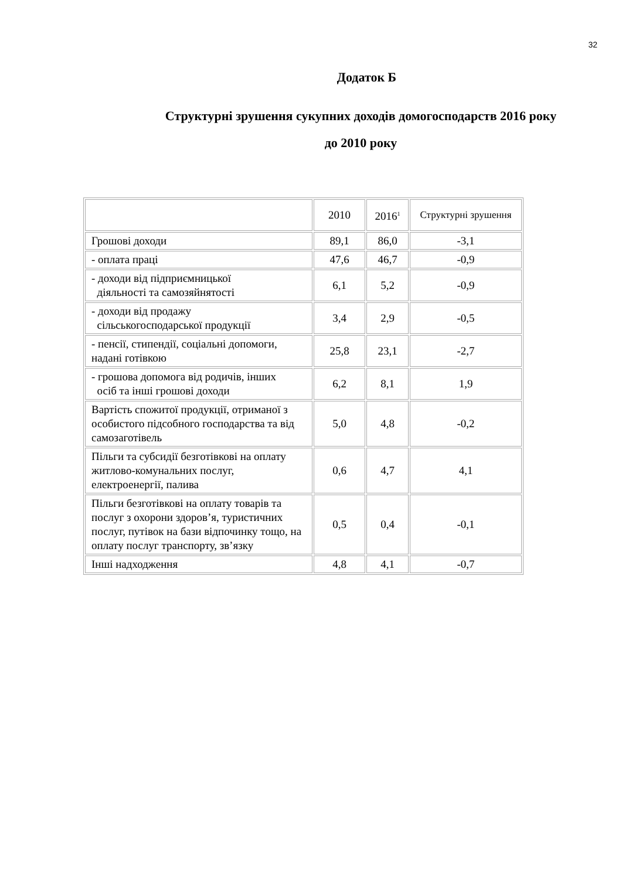32
Додаток Б
Структурні зрушення сукупних доходів домогосподарств 2016 року
до 2010 року
| | 2010 | 2016<sup>1</sup> | Структурні зрушення |
| Грошові доходи | 89,1 | 86,0 | -3,1 |
| - оплата праці | 47,6 | 46,7 | -0,9 |
| - доходи від підприємницької діяльності та самозяйнятості | 6,1 | 5,2 | -0,9 |
| - доходи від продажу сільськогосподарської продукції | 3,4 | 2,9 | -0,5 |
| - пенсії, стипендії, соціальні допомоги, надані готівкою | 25,8 | 23,1 | -2,7 |
| - грошова допомога від родичів, інших осіб та інші грошові доходи | 6,2 | 8,1 | 1,9 |
| Вартість спожитої продукції, отриманої з особистого підсобного господарства та від самозаготівель | 5,0 | 4,8 | -0,2 |
| Пільги та субсидії безготівкові на оплату житлово-комунальних послуг, електроенергії, палива | 0,6 | 4,7 | 4,1 |
| Пільги безготівкові на оплату товарів та послуг з охорони здоров’я, туристичних послуг, путівок на бази відпочинку тощо, на оплату послуг транспорту, зв’язку | 0,5 | 0,4 | -0,1 |
| Інші надходження | 4,8 | 4,1 | -0,7 |